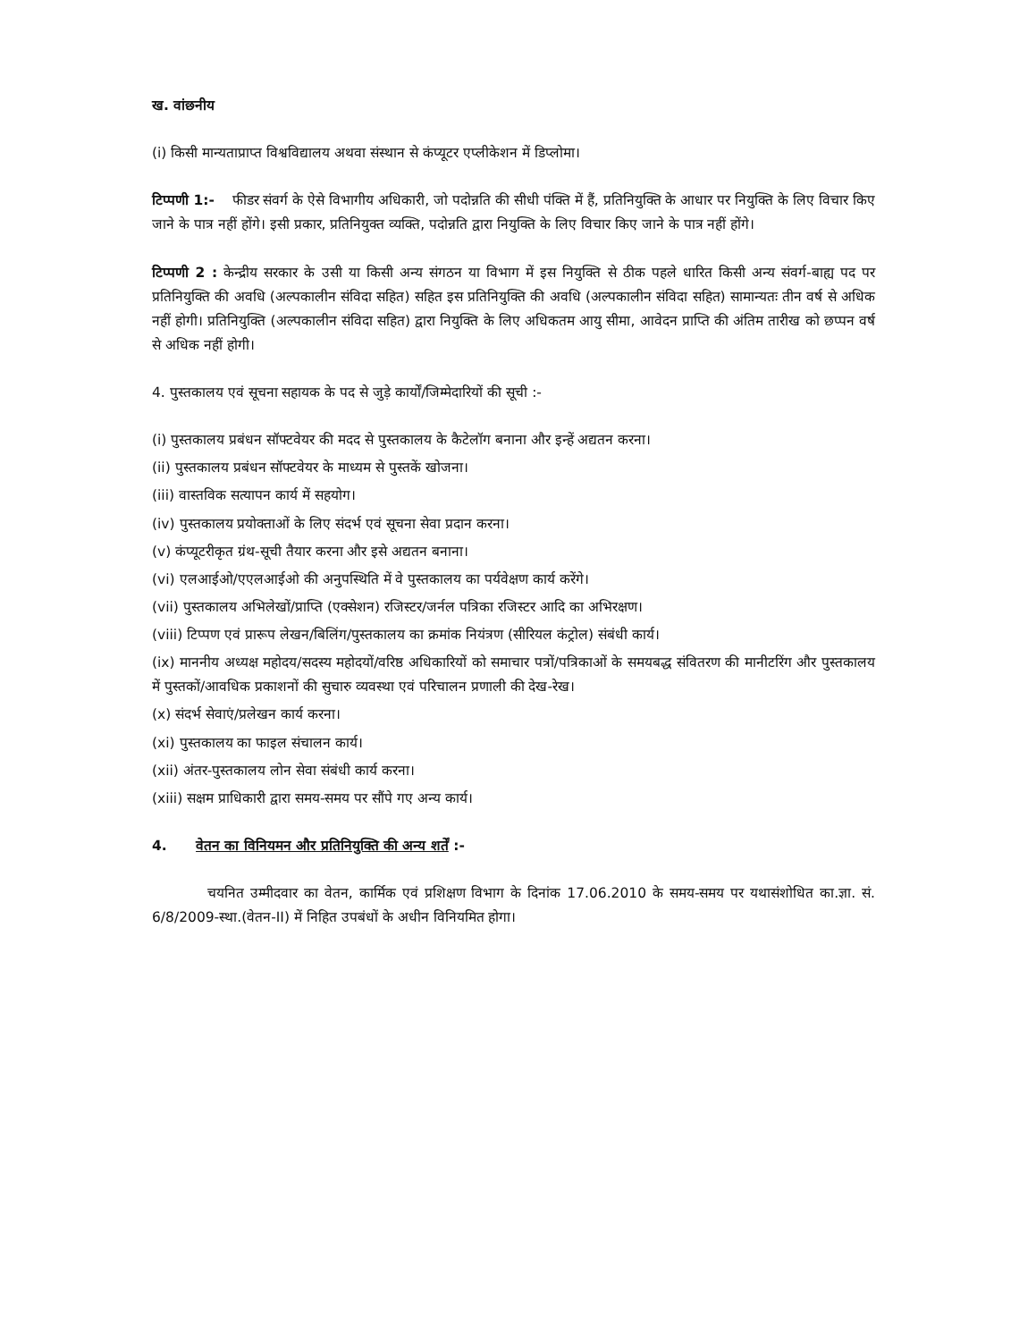ख. वांछनीय
(i) किसी मान्यताप्राप्त विश्वविद्यालय अथवा संस्थान से कंप्यूटर एप्लीकेशन में डिप्लोमा।
टिप्पणी 1:- फीडर संवर्ग के ऐसे विभागीय अधिकारी, जो पदोन्नति की सीधी पंक्ति में हैं, प्रतिनियुक्ति के आधार पर नियुक्ति के लिए विचार किए जाने के पात्र नहीं होंगे। इसी प्रकार, प्रतिनियुक्त व्यक्ति, पदोन्नति द्वारा नियुक्ति के लिए विचार किए जाने के पात्र नहीं होंगे।
टिप्पणी 2 : केन्द्रीय सरकार के उसी या किसी अन्य संगठन या विभाग में इस नियुक्ति से ठीक पहले धारित किसी अन्य संवर्ग-बाह्य पद पर प्रतिनियुक्ति की अवधि (अल्पकालीन संविदा सहित) सहित इस प्रतिनियुक्ति की अवधि (अल्पकालीन संविदा सहित) सामान्यतः तीन वर्ष से अधिक नहीं होगी। प्रतिनियुक्ति (अल्पकालीन संविदा सहित) द्वारा नियुक्ति के लिए अधिकतम आयु सीमा, आवेदन प्राप्ति की अंतिम तारीख को छप्पन वर्ष से अधिक नहीं होगी।
4. पुस्तकालय एवं सूचना सहायक के पद से जुड़े कार्यों/जिम्मेदारियों की सूची :-
(i) पुस्तकालय प्रबंधन सॉफ्टवेयर की मदद से पुस्तकालय के कैटेलॉग बनाना और इन्हें अद्यतन करना।
(ii) पुस्तकालय प्रबंधन सॉफ्टवेयर के माध्यम से पुस्तकें खोजना।
(iii) वास्तविक सत्यापन कार्य में सहयोग।
(iv) पुस्तकालय प्रयोक्ताओं के लिए संदर्भ एवं सूचना सेवा प्रदान करना।
(v) कंप्यूटरीकृत ग्रंथ-सूची तैयार करना और इसे अद्यतन बनाना।
(vi) एलआईओ/एएलआईओ की अनुपस्थिति में वे पुस्तकालय का पर्यवेक्षण कार्य करेंगे।
(vii) पुस्तकालय अभिलेखों/प्राप्ति (एक्सेशन) रजिस्टर/जर्नल पत्रिका रजिस्टर आदि का अभिरक्षण।
(viii) टिप्पण एवं प्रारूप लेखन/बिलिंग/पुस्तकालय का क्रमांक नियंत्रण (सीरियल कंट्रोल) संबंधी कार्य।
(ix) माननीय अध्यक्ष महोदय/सदस्य महोदयों/वरिष्ठ अधिकारियों को समाचार पत्रों/पत्रिकाओं के समयबद्ध संवितरण की मानीटरिंग और पुस्तकालय में पुस्तकों/आवधिक प्रकाशनों की सुचारु व्यवस्था एवं परिचालन प्रणाली की देख-रेख।
(x) संदर्भ सेवाएं/प्रलेखन कार्य करना।
(xi) पुस्तकालय का फाइल संचालन कार्य।
(xii) अंतर-पुस्तकालय लोन सेवा संबंधी कार्य करना।
(xiii) सक्षम प्राधिकारी द्वारा समय-समय पर सौंपे गए अन्य कार्य।
4. वेतन का विनियमन और प्रतिनियुक्ति की अन्य शर्तें :-
चयनित उम्मीदवार का वेतन, कार्मिक एवं प्रशिक्षण विभाग के दिनांक 17.06.2010 के समय-समय पर यथासंशोधित का.ज्ञा. सं. 6/8/2009-स्था.(वेतन-II) में निहित उपबंधों के अधीन विनियमित होगा।